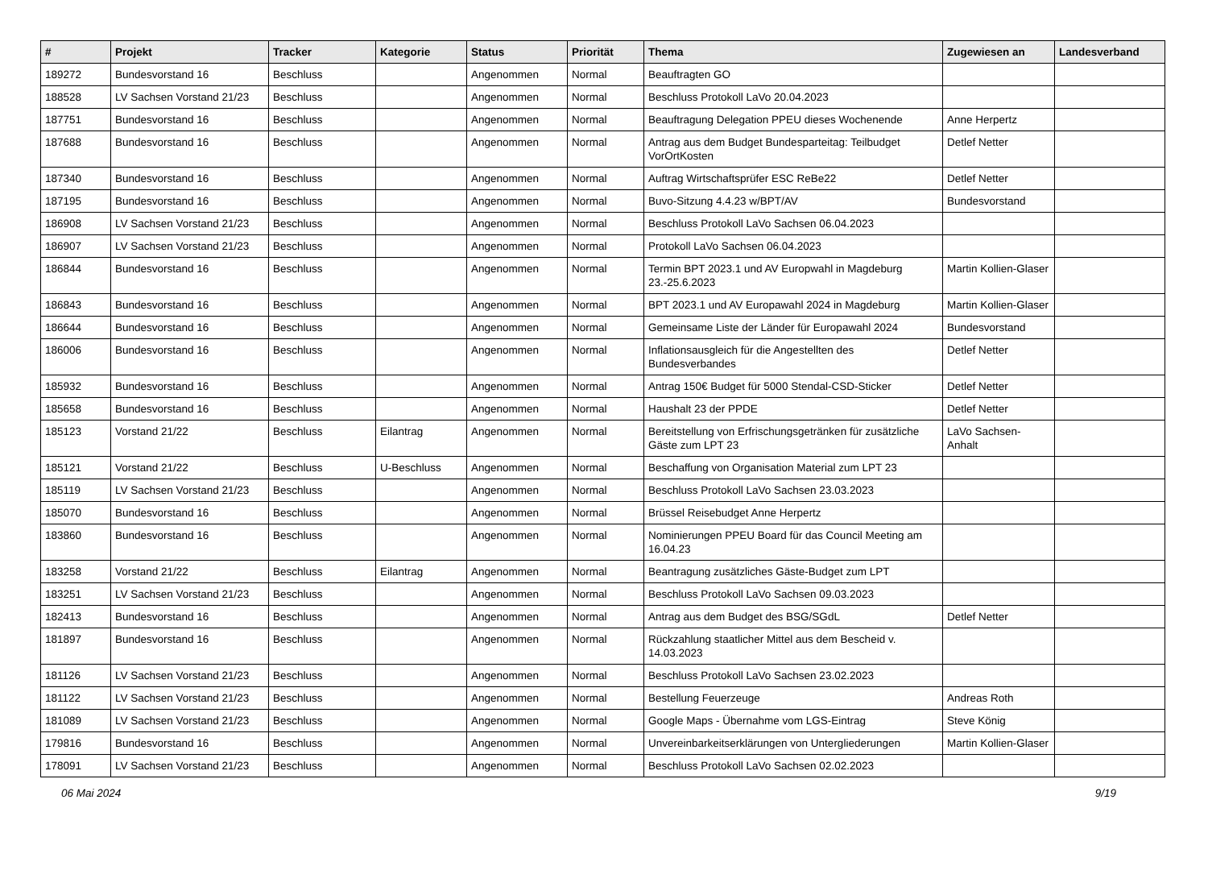| # | Projekt | Tracker | Kategorie | Status | Priorität | Thema | Zugewiesen an | Landesverband |
| --- | --- | --- | --- | --- | --- | --- | --- | --- |
| 189272 | Bundesvorstand 16 | Beschluss | | Angenommen | Normal | Beauftragten GO | | |
| 188528 | LV Sachsen Vorstand 21/23 | Beschluss | | Angenommen | Normal | Beschluss Protokoll LaVo 20.04.2023 | | |
| 187751 | Bundesvorstand 16 | Beschluss | | Angenommen | Normal | Beauftragung Delegation PPEU dieses Wochenende | Anne Herpertz | |
| 187688 | Bundesvorstand 16 | Beschluss | | Angenommen | Normal | Antrag aus dem Budget Bundesparteitag: Teilbudget VorOrtKosten | Detlef Netter | |
| 187340 | Bundesvorstand 16 | Beschluss | | Angenommen | Normal | Auftrag Wirtschaftsprüfer ESC ReBe22 | Detlef Netter | |
| 187195 | Bundesvorstand 16 | Beschluss | | Angenommen | Normal | Buvo-Sitzung 4.4.23 w/BPT/AV | Bundesvorstand | |
| 186908 | LV Sachsen Vorstand 21/23 | Beschluss | | Angenommen | Normal | Beschluss Protokoll LaVo Sachsen 06.04.2023 | | |
| 186907 | LV Sachsen Vorstand 21/23 | Beschluss | | Angenommen | Normal | Protokoll LaVo Sachsen 06.04.2023 | | |
| 186844 | Bundesvorstand 16 | Beschluss | | Angenommen | Normal | Termin BPT 2023.1 und AV Europwahl in Magdeburg 23.-25.6.2023 | Martin Kollien-Glaser | |
| 186843 | Bundesvorstand 16 | Beschluss | | Angenommen | Normal | BPT 2023.1 und AV Europawahl 2024 in Magdeburg | Martin Kollien-Glaser | |
| 186644 | Bundesvorstand 16 | Beschluss | | Angenommen | Normal | Gemeinsame Liste der Länder für Europawahl 2024 | Bundesvorstand | |
| 186006 | Bundesvorstand 16 | Beschluss | | Angenommen | Normal | Inflationsausgleich für die Angestellten des Bundesverbandes | Detlef Netter | |
| 185932 | Bundesvorstand 16 | Beschluss | | Angenommen | Normal | Antrag 150€ Budget für 5000 Stendal-CSD-Sticker | Detlef Netter | |
| 185658 | Bundesvorstand 16 | Beschluss | | Angenommen | Normal | Haushalt 23 der PPDE | Detlef Netter | |
| 185123 | Vorstand 21/22 | Beschluss | Eilantrag | Angenommen | Normal | Bereitstellung von Erfrischungsgetränken für zusätzliche Gäste zum LPT 23 | LaVo Sachsen-Anhalt | |
| 185121 | Vorstand 21/22 | Beschluss | U-Beschluss | Angenommen | Normal | Beschaffung von Organisation Material zum LPT 23 | | |
| 185119 | LV Sachsen Vorstand 21/23 | Beschluss | | Angenommen | Normal | Beschluss Protokoll LaVo Sachsen 23.03.2023 | | |
| 185070 | Bundesvorstand 16 | Beschluss | | Angenommen | Normal | Brüssel Reisebudget Anne Herpertz | | |
| 183860 | Bundesvorstand 16 | Beschluss | | Angenommen | Normal | Nominierungen PPEU Board für das Council Meeting am 16.04.23 | | |
| 183258 | Vorstand 21/22 | Beschluss | Eilantrag | Angenommen | Normal | Beantragung zusätzliches Gäste-Budget zum LPT | | |
| 183251 | LV Sachsen Vorstand 21/23 | Beschluss | | Angenommen | Normal | Beschluss Protokoll LaVo Sachsen 09.03.2023 | | |
| 182413 | Bundesvorstand 16 | Beschluss | | Angenommen | Normal | Antrag aus dem Budget des BSG/SGdL | Detlef Netter | |
| 181897 | Bundesvorstand 16 | Beschluss | | Angenommen | Normal | Rückzahlung staatlicher Mittel aus dem Bescheid v. 14.03.2023 | | |
| 181126 | LV Sachsen Vorstand 21/23 | Beschluss | | Angenommen | Normal | Beschluss Protokoll LaVo Sachsen 23.02.2023 | | |
| 181122 | LV Sachsen Vorstand 21/23 | Beschluss | | Angenommen | Normal | Bestellung Feuerzeuge | Andreas Roth | |
| 181089 | LV Sachsen Vorstand 21/23 | Beschluss | | Angenommen | Normal | Google Maps - Übernahme vom LGS-Eintrag | Steve König | |
| 179816 | Bundesvorstand 16 | Beschluss | | Angenommen | Normal | Unvereinbarkeitserklärungen von Untergliederungen | Martin Kollien-Glaser | |
| 178091 | LV Sachsen Vorstand 21/23 | Beschluss | | Angenommen | Normal | Beschluss Protokoll LaVo Sachsen 02.02.2023 | | |
06 Mai 2024 9/19